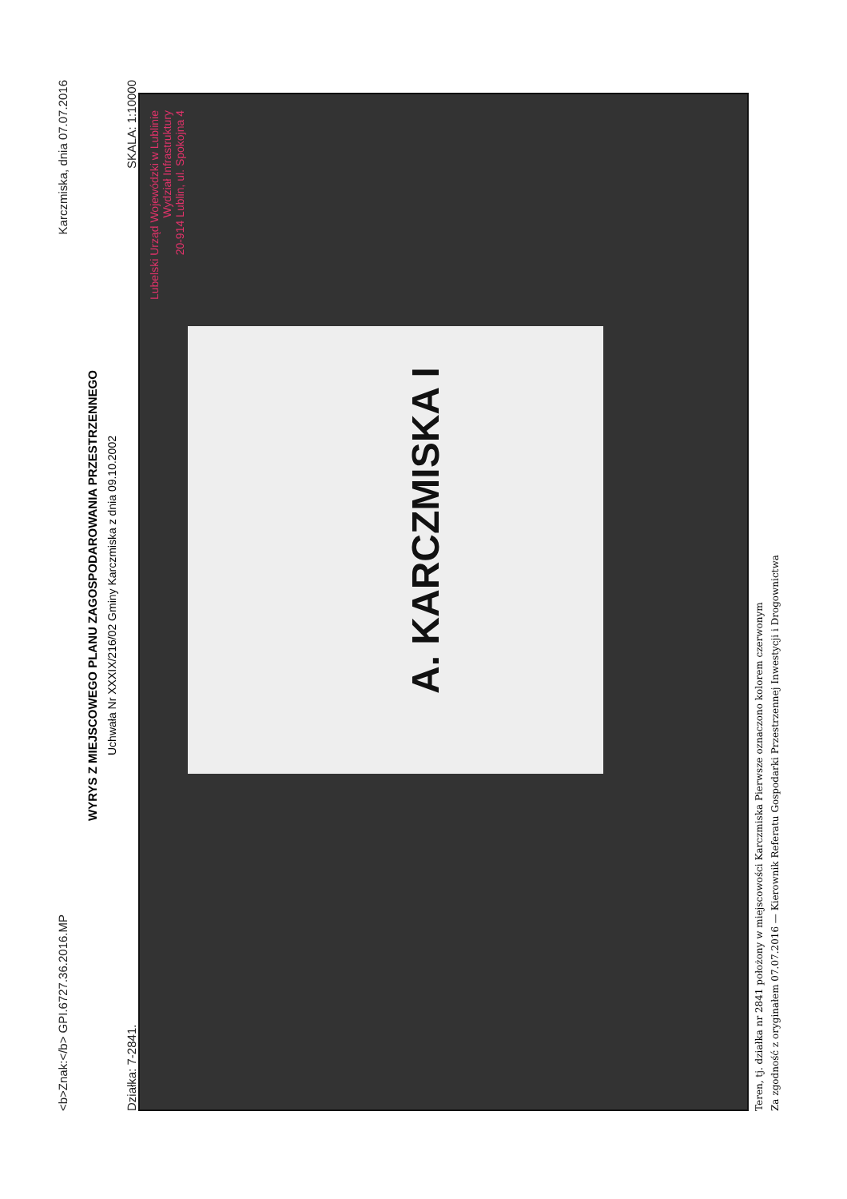<b>Znak:</b> GPI.6727.36.2016.MP Karczmiska, dnia 07.07.2016
WYRYS Z MIEJSCOWEGO PLANU ZAGOSPODAROWANIA PRZESTRZENNEGO
Uchwała Nr XXXIX/216/02 Gminy Karczmiska z dnia 09.10.2002
Działka: 7-2841. SKALA: 1:10000
A. KARCZMISKA I
Lubelski Urząd Wojewódzki w Lublinie
Wydział Infrastruktury
20-914 Lublin, ul. Spokojna 4
Teren, tj. działka nr 2841 położony w miejscowości Karczmiska Pierwsze oznaczono kolorem czerwonym
Za zgodność z oryginałem 07.07.2016 — Kierownik Referatu Gospodarki Przestrzennej Inwestycji i Drogownictwa